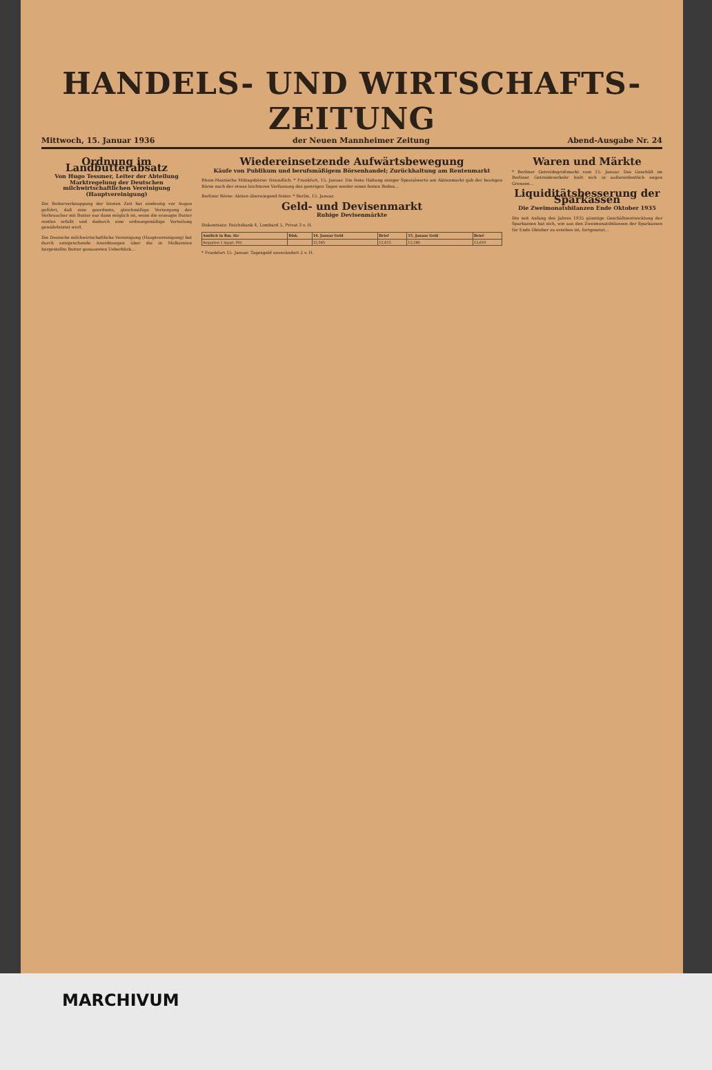HANDELS- UND WIRTSCHAFTS-ZEITUNG
Mittwoch, 15. Januar 1936 der Neuen Mannheimer Zeitung Abend-Ausgabe Nr. 24
Ordnung im Landbutterabsatz
Von Hugo Tessmer, Leiter der Abteilung Marktregelung der Deutschen milchwirtschaftlichen Vereinigung (Hauptvereinigung)
Die Butterverknappung der letzten Zeit hat eindeutig vor Augen geführt, daß eine geordnete, gleichmäßige Versorgung der Verbraucher mit Butter nur dann möglich ist, wenn die erzeugte Butter restlos erfaßt und dadurch eine ordnungsmäßige Verteilung gewährleistet wird.
Die Deutsche milchwirtschaftliche Vereinigung (Hauptvereinigung) hat durch entsprechende Anordnungen über die in Molkereien hergestellte Butter genauesten Ueberblick...
Wiedereinsetzende Aufwärtsbewegung
Käufe von Publikum und berufsmäßigem Börsenhandel; Zurückhaltung am Rentenmarkt
Rhein-Mainische Mittagsbörse: freundlich. * Frankfurt, 15. Januar. Die feste Haltung einiger Spezialwerte am Aktienmarkt gab der heutigen Börse nach der etwas leichteren Verfassung des gestrigen Tages wieder einen festen Boden...
Berliner Börse: Aktien überwiegend fester. * Berlin, 15. Januar.
Geld- und Devisenmarkt
Ruhige Devisenmärkte
Diskontsatz: Reichsbank 4, Lombard 5, Privat 3 v. H.
| Amtlich in Rm. für | Disk. | 14. Januar Geld | Brief | 15. Januar Geld | Brief |
| --- | --- | --- | --- | --- | --- |
| Aegypten 1 ägypt. Pfd. | | 12,585 | 12,615 | 12,580 | 12,610 |
* Frankfurt 15. Januar. Tagesgeld unverändert 2 v. H.
Waren und Märkte
* Berliner Getreidegroßmarkt vom 15. Januar. Das Geschäft im Berliner Getreideverkehr hielt sich in außerordentlich engen Grenzen...
Liquiditätsbesserung der Sparkassen
Die Zweimonatsbilanzen Ende Oktober 1935
Die seit Anfang des Jahres 1935 günstige Geschäftsentwicklung der Sparkassen hat sich, wie aus den Zweimonatsbilanzen der Sparkassen für Ende Oktober zu ersehen ist, fortgesetzt...
MARCHIVUM